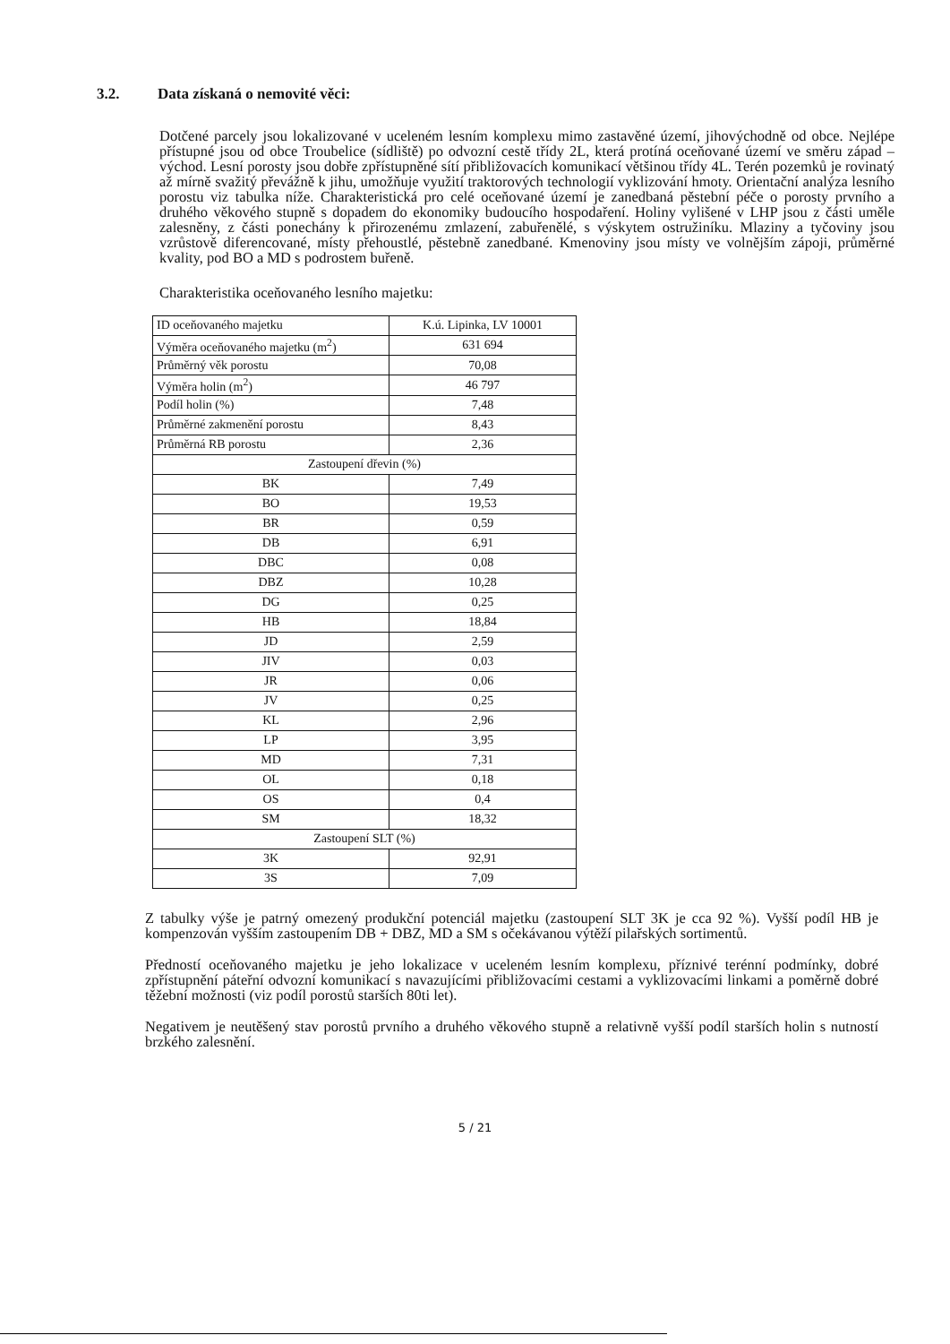3.2. Data získaná o nemovité věci:
Dotčené parcely jsou lokalizované v uceleném lesním komplexu mimo zastavěné území, jihovýchodně od obce. Nejlépe přístupné jsou od obce Troubelice (sídliště) po odvozní cestě třídy 2L, která protíná oceňované území ve směru západ – východ. Lesní porosty jsou dobře zpřístupněné sítí přibližovacích komunikací většinou třídy 4L. Terén pozemků je rovinatý až mírně svažitý převážně k jihu, umožňuje využití traktorových technologií vyklizování hmoty. Orientační analýza lesního porostu viz tabulka níže. Charakteristická pro celé oceňované území je zanedbaná pěstební péče o porosty prvního a druhého věkového stupně s dopadem do ekonomiky budoucího hospodaření. Holiny vylišené v LHP jsou z části uměle zalesněny, z části ponechány k přirozenému zmlazení, zabuřenělé, s výskytem ostružiníku. Mlaziny a tyčoviny jsou vzrůstově diferencované, místy přehoustlé, pěstebně zanedbané. Kmenoviny jsou místy ve volnějším zápoji, průměrné kvality, pod BO a MD s podrostem buřeně.
Charakteristika oceňovaného lesního majetku:
| ID oceňovaného majetku | K.ú. Lipinka, LV 10001 |
| Výměra oceňovaného majetku (m<sup>2</sup>) | 631 694 |
| Průměrný věk porostu | 70,08 |
| Výměra holin (m<sup>2</sup>) | 46 797 |
| Podíl holin (%) | 7,48 |
| Průměrné zakmenění porostu | 8,43 |
| Průměrná RB porostu | 2,36 |
| Zastoupení dřevin (%) | |
| BK | 7,49 |
| BO | 19,53 |
| BR | 0,59 |
| DB | 6,91 |
| DBC | 0,08 |
| DBZ | 10,28 |
| DG | 0,25 |
| HB | 18,84 |
| JD | 2,59 |
| JIV | 0,03 |
| JR | 0,06 |
| JV | 0,25 |
| KL | 2,96 |
| LP | 3,95 |
| MD | 7,31 |
| OL | 0,18 |
| OS | 0,4 |
| SM | 18,32 |
| Zastoupení SLT (%) | |
| 3K | 92,91 |
| 3S | 7,09 |
Z tabulky výše je patrný omezený produkční potenciál majetku (zastoupení SLT 3K je cca 92 %). Vyšší podíl HB je kompenzován vyšším zastoupením DB + DBZ, MD a SM s očekávanou výtěží pilařských sortimentů.
Předností oceňovaného majetku je jeho lokalizace v uceleném lesním komplexu, příznivé terénní podmínky, dobré zpřístupnění páteřní odvozní komunikací s navazujícími přibližovacími cestami a vyklizovacími linkami a poměrně dobré těžební možnosti (viz podíl porostů starších 80ti let).
Negativem je neutěšený stav porostů prvního a druhého věkového stupně a relativně vyšší podíl starších holin s nutností brzkého zalesnění.
5 / 21